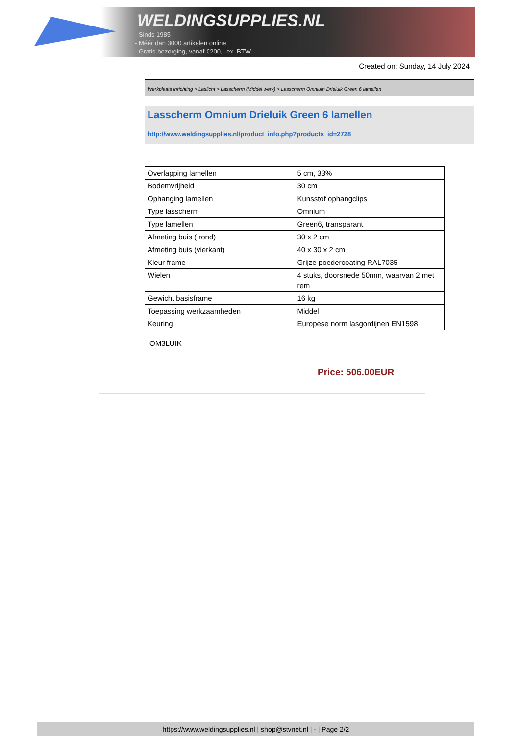WELDINGSUPPLIES.NL
- Sinds 1985
- Méér dan 3000 artikelen online
- Gratis bezorging, vanaf €200,--ex. BTW
Created on: Sunday, 14 July 2024
Werkplaats inrichting > Laslicht > Lasscherm (Middel werk) > Lasscherm Omnium Drieluik Green 6 lamellen
Lasscherm Omnium Drieluik Green 6 lamellen
http://www.weldingsupplies.nl/product_info.php?products_id=2728
| Overlapping lamellen | 5 cm, 33% |
| Bodemvrijheid | 30 cm |
| Ophanging lamellen | Kunsstof ophangclips |
| Type lasscherm | Omnium |
| Type lamellen | Green6, transparant |
| Afmeting buis ( rond) | 30 x 2 cm |
| Afmeting buis (vierkant) | 40 x 30 x 2 cm |
| Kleur frame | Grijze poedercoating RAL7035 |
| Wielen | 4 stuks, doorsnede 50mm, waarvan 2 met rem |
| Gewicht basisframe | 16 kg |
| Toepassing werkzaamheden | Middel |
| Keuring | Europese norm lasgordijnen EN1598 |
OM3LUIK
Price: 506.00EUR
https://www.weldingsupplies.nl | shop@stvnet.nl | - | Page 2/2